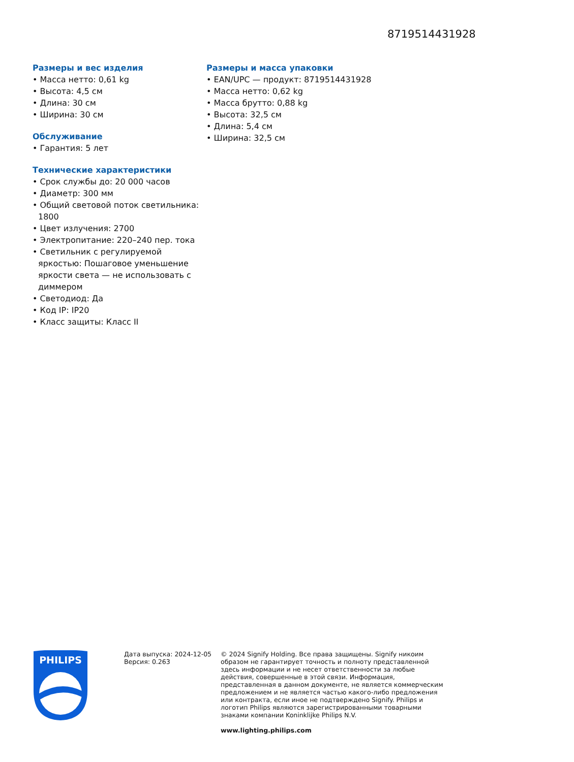8719514431928
Размеры и вес изделия
• Масса нетто: 0,61 kg
• Высота: 4,5 см
• Длина: 30 см
• Ширина: 30 см
Обслуживание
• Гарантия: 5 лет
Технические характеристики
• Срок службы до: 20 000 часов
• Диаметр: 300 мм
• Общий световой поток светильника: 1800
• Цвет излучения: 2700
• Электропитание: 220–240 пер. тока
• Светильник с регулируемой яркостью: Пошаговое уменьшение яркости света — не использовать с диммером
• Светодиод: Да
• Код IP: IP20
• Класс защиты: Класс II
Размеры и масса упаковки
• EAN/UPC — продукт: 8719514431928
• Масса нетто: 0,62 kg
• Масса брутто: 0,88 kg
• Высота: 32,5 см
• Длина: 5,4 см
• Ширина: 32,5 см
PHILIPS
Дата выпуска: 2024-12-05
Версия: 0.263
© 2024 Signify Holding. Все права защищены. Signify никоим образом не гарантирует точность и полноту представленной здесь информации и не несет ответственности за любые действия, совершенные в этой связи. Информация, представленная в данном документе, не является коммерческим предложением и не является частью какого-либо предложения или контракта, если иное не подтверждено Signify. Philips и логотип Philips являются зарегистрированными товарными знаками компании Koninklijke Philips N.V.
www.lighting.philips.com